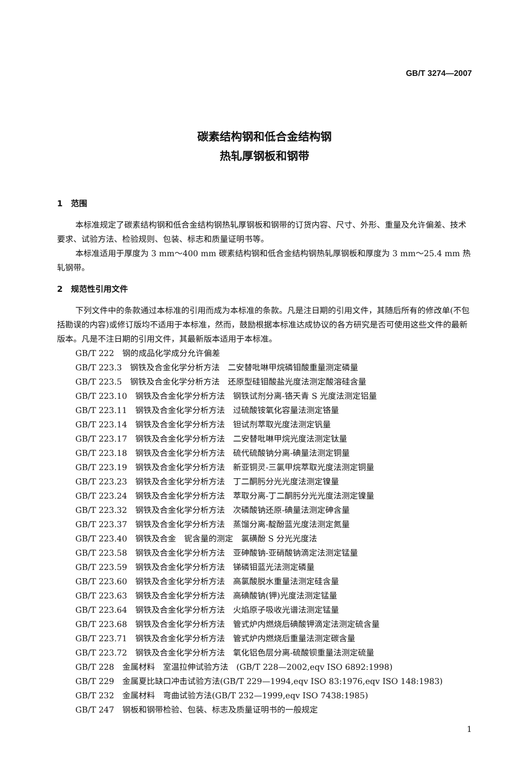GB/T 3274—2007
碳素结构钢和低合金结构钢
热轧厚钢板和钢带
1　范围
本标准规定了碳素结构钢和低合金结构钢热轧厚钢板和钢带的订货内容、尺寸、外形、重量及允许偏差、技术要求、试验方法、检验规则、包装、标志和质量证明书等。
本标准适用于厚度为 3 mm～400 mm 碳素结构钢和低合金结构钢热轧厚钢板和厚度为 3 mm～25.4 mm 热轧钢带。
2　规范性引用文件
下列文件中的条款通过本标准的引用而成为本标准的条款。凡是注日期的引用文件，其随后所有的修改单(不包括勘误的内容)或修订版均不适用于本标准，然而，鼓励根据本标准达成协议的各方研究是否可使用这些文件的最新版本。凡是不注日期的引用文件，其最新版本适用于本标准。
GB/T 222　钢的成品化学成分允许偏差
GB/T 223.3　钢铁及合金化学分析方法　二安替吡啉甲烷磷钼酸重量测定磷量
GB/T 223.5　钢铁及合金化学分析方法　还原型硅钼酸盐光度法测定酸溶硅含量
GB/T 223.10　钢铁及合金化学分析方法　钢铁试剂分离-铬天青 S 光度法测定铝量
GB/T 223.11　钢铁及合金化学分析方法　过硫酸铵氧化容量法测定铬量
GB/T 223.14　钢铁及合金化学分析方法　钽试剂萃取光度法测定钒量
GB/T 223.17　钢铁及合金化学分析方法　二安替吡啉甲烷光度法测定钛量
GB/T 223.18　钢铁及合金化学分析方法　硫代硫酸钠分离-碘量法测定铜量
GB/T 223.19　钢铁及合金化学分析方法　新亚铜灵-三氯甲烷萃取光度法测定铜量
GB/T 223.23　钢铁及合金化学分析方法　丁二酮肟分光光度法测定镍量
GB/T 223.24　钢铁及合金化学分析方法　萃取分离-丁二酮肟分光光度法测定镍量
GB/T 223.32　钢铁及合金化学分析方法　次磷酸钠还原-碘量法测定砷含量
GB/T 223.37　钢铁及合金化学分析方法　蒸馏分离-靛酚蓝光度法测定氮量
GB/T 223.40　钢铁及合金　铌含量的测定　氯磺酚 S 分光光度法
GB/T 223.58　钢铁及合金化学分析方法　亚砷酸钠-亚硝酸钠滴定法测定锰量
GB/T 223.59　钢铁及合金化学分析方法　锑磷钼蓝光法测定磷量
GB/T 223.60　钢铁及合金化学分析方法　高氯酸脱水重量法测定硅含量
GB/T 223.63　钢铁及合金化学分析方法　高碘酸钠(钾)光度法测定锰量
GB/T 223.64　钢铁及合金化学分析方法　火焰原子吸收光谱法测定锰量
GB/T 223.68　钢铁及合金化学分析方法　管式炉内燃烧后碘酸钾滴定法测定硫含量
GB/T 223.71　钢铁及合金化学分析方法　管式炉内燃烧后重量法测定碳含量
GB/T 223.72　钢铁及合金化学分析方法　氧化铝色层分离-硫酸钡重量法测定硫量
GB/T 228　金属材料　室温拉伸试验方法　(GB/T 228—2002,eqv ISO 6892:1998)
GB/T 229　金属夏比缺口冲击试验方法(GB/T 229—1994,eqv ISO 83:1976,eqv ISO 148:1983)
GB/T 232　金属材料　弯曲试验方法(GB/T 232—1999,eqv ISO 7438:1985)
GB/T 247　钢板和钢带检验、包装、标志及质量证明书的一般规定
1